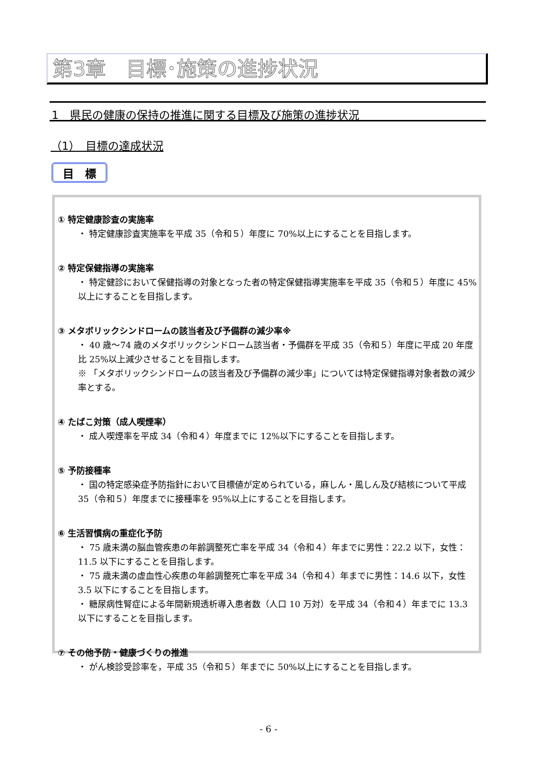第3章　目標･施策の進捗状況
1　県民の健康の保持の推進に関する目標及び施策の進捗状況
（1）　目標の達成状況
目　標
① 特定健康診査の実施率
・ 特定健康診査実施率を平成 35（令和５）年度に 70%以上にすることを目指します。
② 特定保健指導の実施率
・ 特定健診において保健指導の対象となった者の特定保健指導実施率を平成 35（令和５）年度に 45%以上にすることを目指します。
③ メタボリックシンドロームの該当者及び予備群の減少率※
・ 40 歳～74 歳のメタボリックシンドローム該当者・予備群を平成 35（令和５）年度に平成 20 年度比 25%以上減少させることを目指します。
※ 「メタボリックシンドロームの該当者及び予備群の減少率」については特定保健指導対象者数の減少率とする。
④ たばこ対策（成人喫煙率）
・ 成人喫煙率を平成 34（令和４）年度までに 12%以下にすることを目指します。
⑤ 予防接種率
・ 国の特定感染症予防指針において目標値が定められている，麻しん・風しん及び結核について平成 35（令和５）年度までに接種率を 95%以上にすることを目指します。
⑥ 生活習慣病の重症化予防
・ 75 歳未満の脳血管疾患の年齢調整死亡率を平成 34（令和４）年までに男性：22.2 以下，女性：11.5 以下にすることを目指します。
・ 75 歳未満の虚血性心疾患の年齢調整死亡率を平成 34（令和４）年までに男性：14.6 以下，女性 3.5 以下にすることを目指します。
・ 糖尿病性腎症による年間新規透析導入患者数（人口 10 万対）を平成 34（令和４）年までに 13.3 以下にすることを目指します。
⑦ その他予防・健康づくりの推進
・ がん検診受診率を，平成 35（令和５）年までに 50%以上にすることを目指します。
- 6 -